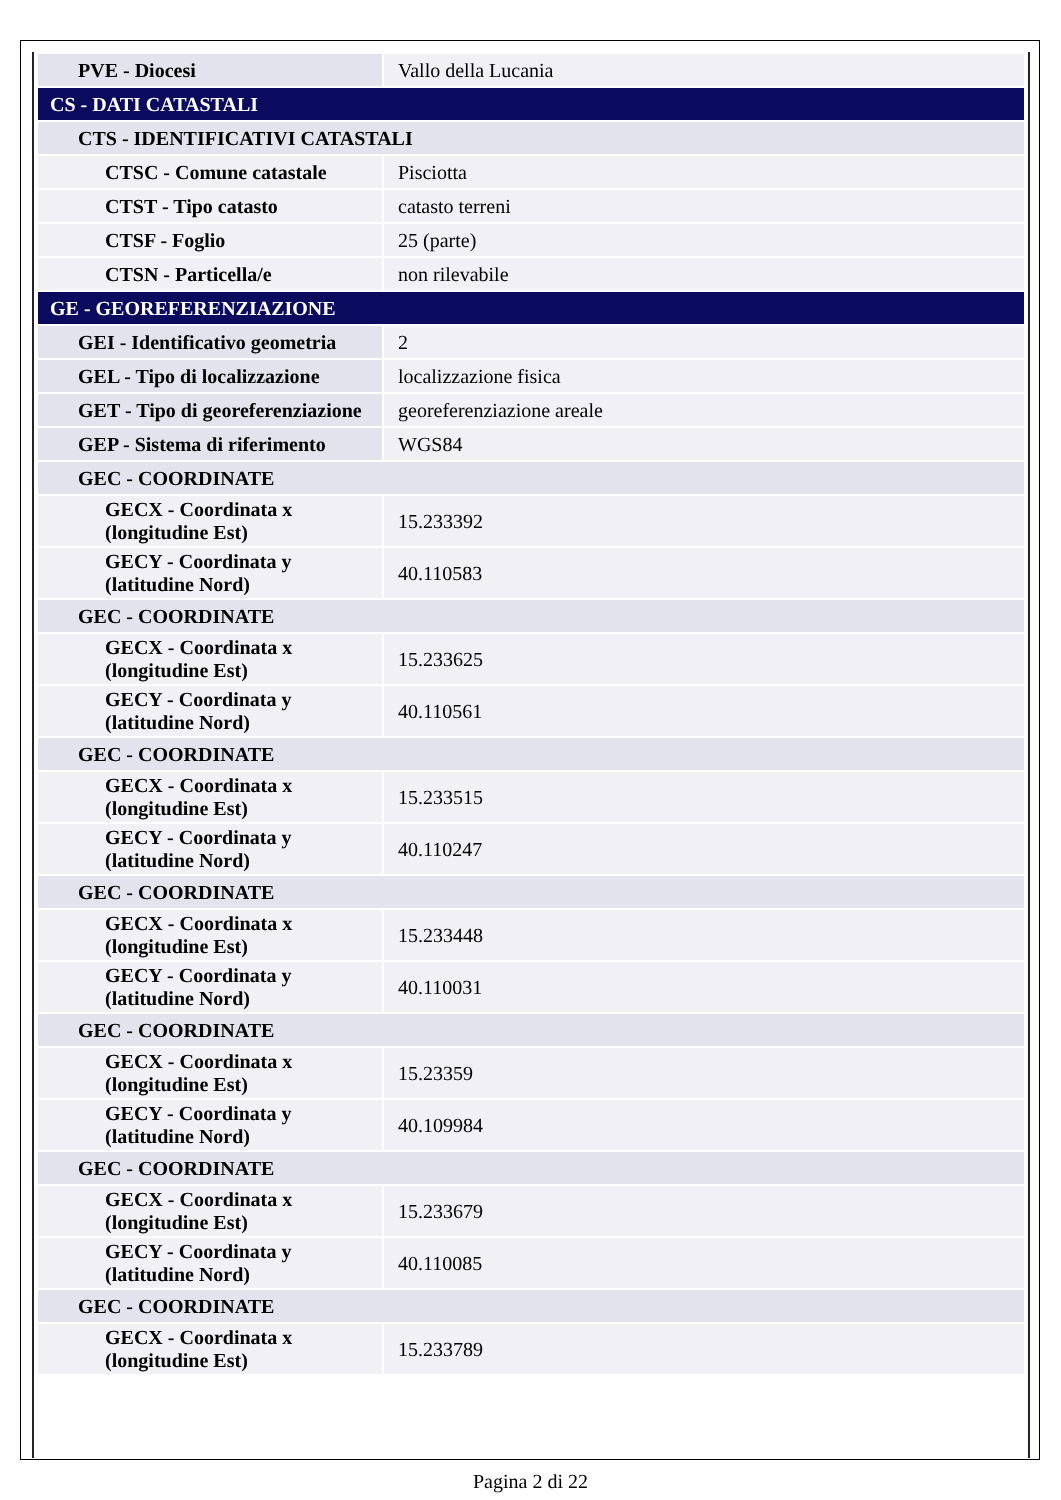| PVE - Diocesi | Vallo della Lucania |
| CS - DATI CATASTALI | |
| CTS - IDENTIFICATIVI CATASTALI | |
| CTSC - Comune catastale | Pisciotta |
| CTST - Tipo catasto | catasto terreni |
| CTSF - Foglio | 25 (parte) |
| CTSN - Particella/e | non rilevabile |
| GE - GEOREFERENZIAZIONE | |
| GEI - Identificativo geometria | 2 |
| GEL - Tipo di localizzazione | localizzazione fisica |
| GET - Tipo di georeferenziazione | georeferenziazione areale |
| GEP - Sistema di riferimento | WGS84 |
| GEC - COORDINATE | |
| GECX - Coordinata x (longitudine Est) | 15.233392 |
| GECY - Coordinata y (latitudine Nord) | 40.110583 |
| GEC - COORDINATE | |
| GECX - Coordinata x (longitudine Est) | 15.233625 |
| GECY - Coordinata y (latitudine Nord) | 40.110561 |
| GEC - COORDINATE | |
| GECX - Coordinata x (longitudine Est) | 15.233515 |
| GECY - Coordinata y (latitudine Nord) | 40.110247 |
| GEC - COORDINATE | |
| GECX - Coordinata x (longitudine Est) | 15.233448 |
| GECY - Coordinata y (latitudine Nord) | 40.110031 |
| GEC - COORDINATE | |
| GECX - Coordinata x (longitudine Est) | 15.23359 |
| GECY - Coordinata y (latitudine Nord) | 40.109984 |
| GEC - COORDINATE | |
| GECX - Coordinata x (longitudine Est) | 15.233679 |
| GECY - Coordinata y (latitudine Nord) | 40.110085 |
| GEC - COORDINATE | |
| GECX - Coordinata x (longitudine Est) | 15.233789 |
Pagina 2 di 22